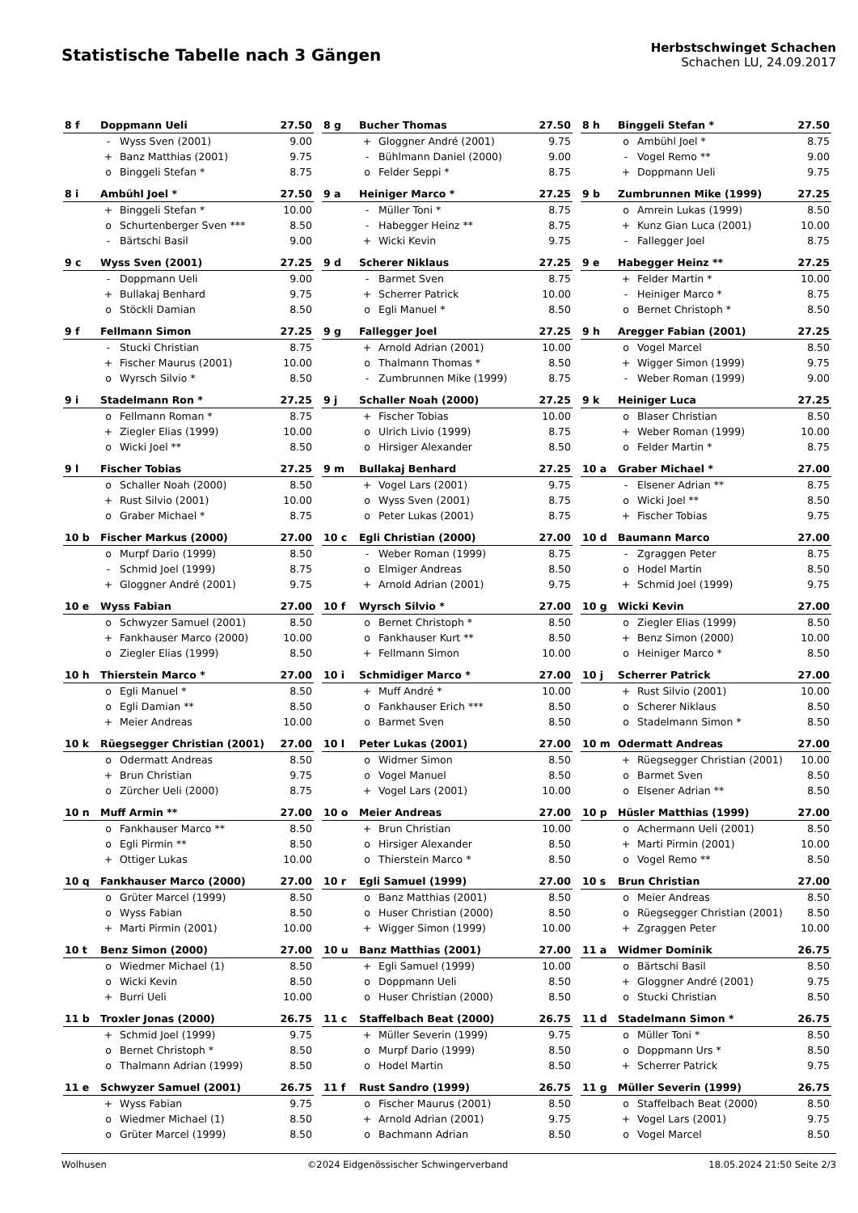Statistische Tabelle nach 3 Gängen
Herbstschwinget Schachen
Schachen LU, 24.09.2017
| 8 f | Doppmann Ueli | | 27.50 |
| | - | Wyss Sven (2001) | 9.00 |
| | + | Banz Matthias (2001) | 9.75 |
| | o | Binggeli Stefan * | 8.75 |
| 8 g | Bucher Thomas | | 27.50 |
| | + | Gloggner André (2001) | 9.75 |
| | - | Bühlmann Daniel (2000) | 9.00 |
| | o | Felder Seppi * | 8.75 |
| 8 h | Binggeli Stefan * | | 27.50 |
| | o | Ambühl Joel * | 8.75 |
| | - | Vogel Remo ** | 9.00 |
| | + | Doppmann Ueli | 9.75 |
| 8 i | Ambühl Joel * | | 27.50 |
| | + | Binggeli Stefan * | 10.00 |
| | o | Schurtenberger Sven *** | 8.50 |
| | - | Bärtschi Basil | 9.00 |
| 9 a | Heiniger Marco * | | 27.25 |
| | - | Müller Toni * | 8.75 |
| | - | Habegger Heinz ** | 8.75 |
| | + | Wicki Kevin | 9.75 |
| 9 b | Zumbrunnen Mike (1999) | | 27.25 |
| | o | Amrein Lukas (1999) | 8.50 |
| | + | Kunz Gian Luca (2001) | 10.00 |
| | - | Fallegger Joel | 8.75 |
| 9 c | Wyss Sven (2001) | | 27.25 |
| | - | Doppmann Ueli | 9.00 |
| | + | Bullakaj Benhard | 9.75 |
| | o | Stöckli Damian | 8.50 |
| 9 d | Scherer Niklaus | | 27.25 |
| | - | Barmet Sven | 8.75 |
| | + | Scherrer Patrick | 10.00 |
| | o | Egli Manuel * | 8.50 |
| 9 e | Habegger Heinz ** | | 27.25 |
| | + | Felder Martin * | 10.00 |
| | - | Heiniger Marco * | 8.75 |
| | o | Bernet Christoph * | 8.50 |
| 9 f | Fellmann Simon | | 27.25 |
| | - | Stucki Christian | 8.75 |
| | + | Fischer Maurus (2001) | 10.00 |
| | o | Wyrsch Silvio * | 8.50 |
| 9 g | Fallegger Joel | | 27.25 |
| | + | Arnold Adrian (2001) | 10.00 |
| | o | Thalmann Thomas * | 8.50 |
| | - | Zumbrunnen Mike (1999) | 8.75 |
| 9 h | Aregger Fabian (2001) | | 27.25 |
| | o | Vogel Marcel | 8.50 |
| | + | Wigger Simon (1999) | 9.75 |
| | - | Weber Roman (1999) | 9.00 |
| 9 i | Stadelmann Ron * | | 27.25 |
| | o | Fellmann Roman * | 8.75 |
| | + | Ziegler Elias (1999) | 10.00 |
| | o | Wicki Joel ** | 8.50 |
| 9 j | Schaller Noah (2000) | | 27.25 |
| | + | Fischer Tobias | 10.00 |
| | o | Ulrich Livio (1999) | 8.75 |
| | o | Hirsiger Alexander | 8.50 |
| 9 k | Heiniger Luca | | 27.25 |
| | o | Blaser Christian | 8.50 |
| | + | Weber Roman (1999) | 10.00 |
| | o | Felder Martin * | 8.75 |
| 9 l | Fischer Tobias | | 27.25 |
| | o | Schaller Noah (2000) | 8.50 |
| | + | Rust Silvio (2001) | 10.00 |
| | o | Graber Michael * | 8.75 |
| 9 m | Bullakaj Benhard | | 27.25 |
| | + | Vogel Lars (2001) | 9.75 |
| | o | Wyss Sven (2001) | 8.75 |
| | o | Peter Lukas (2001) | 8.75 |
| 10 a | Graber Michael * | | 27.00 |
| | - | Elsener Adrian ** | 8.75 |
| | o | Wicki Joel ** | 8.50 |
| | + | Fischer Tobias | 9.75 |
| 10 b | Fischer Markus (2000) | | 27.00 |
| | o | Murpf Dario (1999) | 8.50 |
| | - | Schmid Joel (1999) | 8.75 |
| | + | Gloggner André (2001) | 9.75 |
| 10 c | Egli Christian (2000) | | 27.00 |
| | - | Weber Roman (1999) | 8.75 |
| | o | Elmiger Andreas | 8.50 |
| | + | Arnold Adrian (2001) | 9.75 |
| 10 d | Baumann Marco | | 27.00 |
| | - | Zgraggen Peter | 8.75 |
| | o | Hodel Martin | 8.50 |
| | + | Schmid Joel (1999) | 9.75 |
| 10 e | Wyss Fabian | | 27.00 |
| | o | Schwyzer Samuel (2001) | 8.50 |
| | + | Fankhauser Marco (2000) | 10.00 |
| | o | Ziegler Elias (1999) | 8.50 |
| 10 f | Wyrsch Silvio * | | 27.00 |
| | o | Bernet Christoph * | 8.50 |
| | o | Fankhauser Kurt ** | 8.50 |
| | + | Fellmann Simon | 10.00 |
| 10 g | Wicki Kevin | | 27.00 |
| | o | Ziegler Elias (1999) | 8.50 |
| | + | Benz Simon (2000) | 10.00 |
| | o | Heiniger Marco * | 8.50 |
| 10 h | Thierstein Marco * | | 27.00 |
| | o | Egli Manuel * | 8.50 |
| | o | Egli Damian ** | 8.50 |
| | + | Meier Andreas | 10.00 |
| 10 i | Schmidiger Marco * | | 27.00 |
| | + | Muff André * | 10.00 |
| | o | Fankhauser Erich *** | 8.50 |
| | o | Barmet Sven | 8.50 |
| 10 j | Scherrer Patrick | | 27.00 |
| | + | Rust Silvio (2001) | 10.00 |
| | o | Scherer Niklaus | 8.50 |
| | o | Stadelmann Simon * | 8.50 |
| 10 k | Rüegsegger Christian (2001) | | 27.00 |
| | o | Odermatt Andreas | 8.50 |
| | + | Brun Christian | 9.75 |
| | o | Zürcher Ueli (2000) | 8.75 |
| 10 l | Peter Lukas (2001) | | 27.00 |
| | o | Widmer Simon | 8.50 |
| | o | Vogel Manuel | 8.50 |
| | + | Vogel Lars (2001) | 10.00 |
| 10 m | Odermatt Andreas | | 27.00 |
| | + | Rüegsegger Christian (2001) | 10.00 |
| | o | Barmet Sven | 8.50 |
| | o | Elsener Adrian ** | 8.50 |
| 10 n | Muff Armin ** | | 27.00 |
| | o | Fankhauser Marco ** | 8.50 |
| | o | Egli Pirmin ** | 8.50 |
| | + | Ottiger Lukas | 10.00 |
| 10 o | Meier Andreas | | 27.00 |
| | + | Brun Christian | 10.00 |
| | o | Hirsiger Alexander | 8.50 |
| | o | Thierstein Marco * | 8.50 |
| 10 p | Hüsler Matthias (1999) | | 27.00 |
| | o | Achermann Ueli (2001) | 8.50 |
| | + | Marti Pirmin (2001) | 10.00 |
| | o | Vogel Remo ** | 8.50 |
| 10 q | Fankhauser Marco (2000) | | 27.00 |
| | o | Grüter Marcel (1999) | 8.50 |
| | o | Wyss Fabian | 8.50 |
| | + | Marti Pirmin (2001) | 10.00 |
| 10 r | Egli Samuel (1999) | | 27.00 |
| | o | Banz Matthias (2001) | 8.50 |
| | o | Huser Christian (2000) | 8.50 |
| | + | Wigger Simon (1999) | 10.00 |
| 10 s | Brun Christian | | 27.00 |
| | o | Meier Andreas | 8.50 |
| | o | Rüegsegger Christian (2001) | 8.50 |
| | + | Zgraggen Peter | 10.00 |
| 10 t | Benz Simon (2000) | | 27.00 |
| | o | Wiedmer Michael (1) | 8.50 |
| | o | Wicki Kevin | 8.50 |
| | + | Burri Ueli | 10.00 |
| 10 u | Banz Matthias (2001) | | 27.00 |
| | + | Egli Samuel (1999) | 10.00 |
| | o | Doppmann Ueli | 8.50 |
| | o | Huser Christian (2000) | 8.50 |
| 11 a | Widmer Dominik | | 26.75 |
| | o | Bärtschi Basil | 8.50 |
| | + | Gloggner André (2001) | 9.75 |
| | o | Stucki Christian | 8.50 |
| 11 b | Troxler Jonas (2000) | | 26.75 |
| | + | Schmid Joel (1999) | 9.75 |
| | o | Bernet Christoph * | 8.50 |
| | o | Thalmann Adrian (1999) | 8.50 |
| 11 c | Staffelbach Beat (2000) | | 26.75 |
| | + | Müller Severin (1999) | 9.75 |
| | o | Murpf Dario (1999) | 8.50 |
| | o | Hodel Martin | 8.50 |
| 11 d | Stadelmann Simon * | | 26.75 |
| | o | Müller Toni * | 8.50 |
| | o | Doppmann Urs * | 8.50 |
| | + | Scherrer Patrick | 9.75 |
| 11 e | Schwyzer Samuel (2001) | | 26.75 |
| | + | Wyss Fabian | 9.75 |
| | o | Wiedmer Michael (1) | 8.50 |
| | o | Grüter Marcel (1999) | 8.50 |
| 11 f | Rust Sandro (1999) | | 26.75 |
| | o | Fischer Maurus (2001) | 8.50 |
| | + | Arnold Adrian (2001) | 9.75 |
| | o | Bachmann Adrian | 8.50 |
| 11 g | Müller Severin (1999) | | 26.75 |
| | o | Staffelbach Beat (2000) | 8.50 |
| | + | Vogel Lars (2001) | 9.75 |
| | o | Vogel Marcel | 8.50 |
Wolhusen ©2024 Eidgenössischer Schwingerverband 18.05.2024 21:50 Seite 2/3